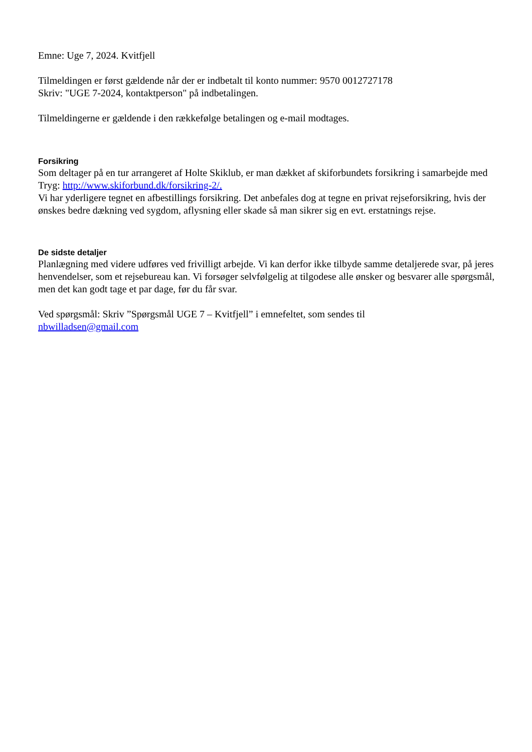Emne: Uge 7, 2024. Kvitfjell
Tilmeldingen er først gældende når der er indbetalt til konto nummer: 9570 0012727178
Skriv: "UGE 7-2024, kontaktperson" på indbetalingen.
Tilmeldingerne er gældende i den rækkefølge betalingen og e-mail modtages.
Forsikring
Som deltager på en tur arrangeret af Holte Skiklub, er man dækket af skiforbundets forsikring i samarbejde med Tryg: http://www.skiforbund.dk/forsikring-2/.
Vi har yderligere tegnet en afbestillings forsikring. Det anbefales dog at tegne en privat rejseforsikring, hvis der ønskes bedre dækning ved sygdom, aflysning eller skade så man sikrer sig en evt. erstatnings rejse.
De sidste detaljer
Planlægning med videre udføres ved frivilligt arbejde. Vi kan derfor ikke tilbyde samme detaljerede svar, på jeres henvendelser, som et rejsebureau kan. Vi forsøger selvfølgelig at tilgodese alle ønsker og besvarer alle spørgsmål, men det kan godt tage et par dage, før du får svar.
Ved spørgsmål: Skriv ”Spørgsmål UGE 7 – Kvitfjell” i emnefeltet, som sendes til
nbwilladsen@gmail.com